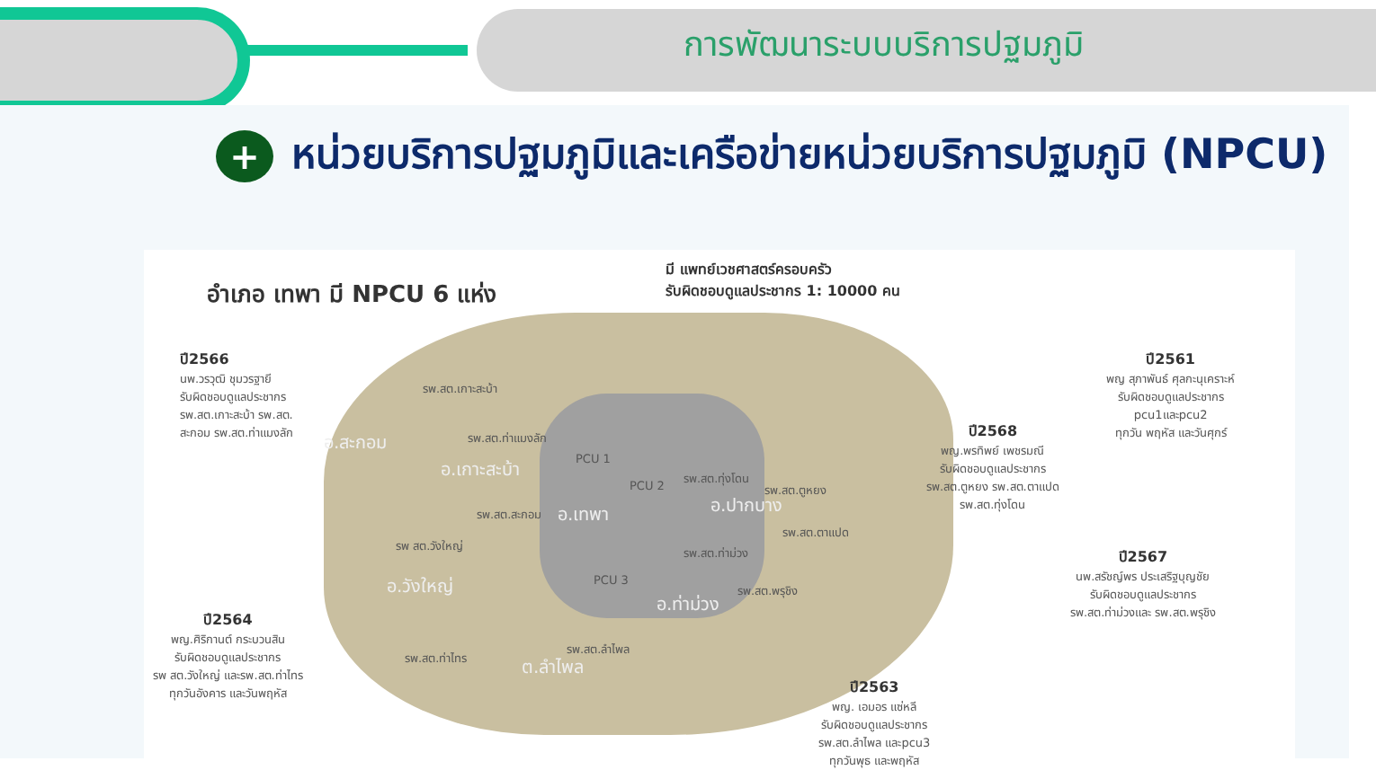การพัฒนาระบบบริการปฐมภูมิ
+ หน่วยบริการปฐมภูมิและเครือข่ายหน่วยบริการปฐมภูมิ (NPCU)
อำเภอ เทพา มี NPCU 6 แห่ง
มี แพทย์เวชศาสตร์ครอบครัว
รับผิดชอบดูแลประชากร 1: 10000 คน
ปี2566
นพ.วรวุฒิ ชุมวรฐายี
รับผิดชอบดูแลประชากร
รพ.สต.เกาะสะบ้า รพ.สต.
สะกอม รพ.สต.ท่าแมงลัก
ปี2561
พญ สุภาพันธ์ ศุลกะนุเคราะห์
รับผิดชอบดูแลประชากร
pcu1และpcu2
ทุกวัน พฤหัส และวันศุกร์
ปี2568
พญ.พรทิพย์ เพชรมณี
รับผิดชอบดูแลประชากร
รพ.สต.ตูหยง รพ.สต.ตาแปด
รพ.สต.ทุ่งโดน
ปี2567
นพ.สรัชญ์พร ประเสริฐบุญชัย
รับผิดชอบดูแลประชากร
รพ.สต.ท่าม่วงและ รพ.สต.พรุชิง
ปี2564
พญ.ศิริกานต์ กระบวนสิน
รับผิดชอบดูแลประชากร
รพ สต.วังใหญ่ และรพ.สต.ท่าไทร
ทุกวันอังคาร และวันพฤหัส
ปี2563
พญ. เอมอร แซ่หลี
รับผิดชอบดูแลประชากร
รพ.สต.ลำไพล และpcu3
ทุกวันพุธ และพฤหัส
อ.สะกอม
อ.เกาะสะบ้า
อ.เทพา อ.ปากบาง
อ.วังใหญ่
อ.ท่าม่วง
ต.ลำไพล
รพ.สต.เกาะสะบ้า
รพ.สต.ท่าแมงลัก
PCU 1
PCU 2
รพ.สต.ทุ่งโดน
รพ.สต.ตูหยง
รพ.สต.สะกอม
รพ.สต.ตาแปด
รพ สต.วังใหญ่
รพ.สต.ท่าม่วง
PCU 3
รพ.สต.พรุชิง
รพ.สต.ลำไพล
รพ.สต.ท่าไทร